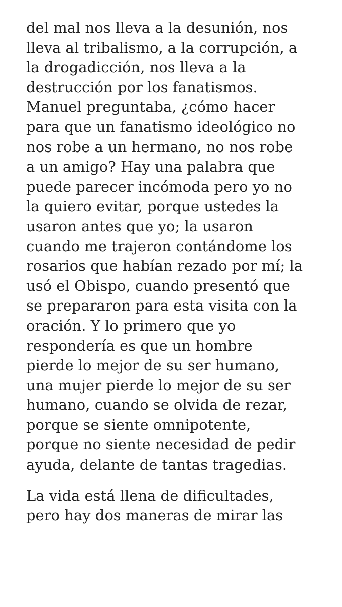del mal nos lleva a la desunión, nos
lleva al tribalismo, a la corrupción, a
la drogadicción, nos lleva a la
destrucción por los fanatismos.
Manuel preguntaba, ¿cómo hacer
para que un fanatismo ideológico no
nos robe a un hermano, no nos robe
a un amigo? Hay una palabra que
puede parecer incómoda pero yo no
la quiero evitar, porque ustedes la
usaron antes que yo; la usaron
cuando me trajeron contándome los
rosarios que habían rezado por mí; la
usó el Obispo, cuando presentó que
se prepararon para esta visita con la
oración. Y lo primero que yo
respondería es que un hombre
pierde lo mejor de su ser humano,
una mujer pierde lo mejor de su ser
humano, cuando se olvida de rezar,
porque se siente omnipotente,
porque no siente necesidad de pedir
ayuda, delante de tantas tragedias.
La vida está llena de dificultades,
pero hay dos maneras de mirar las